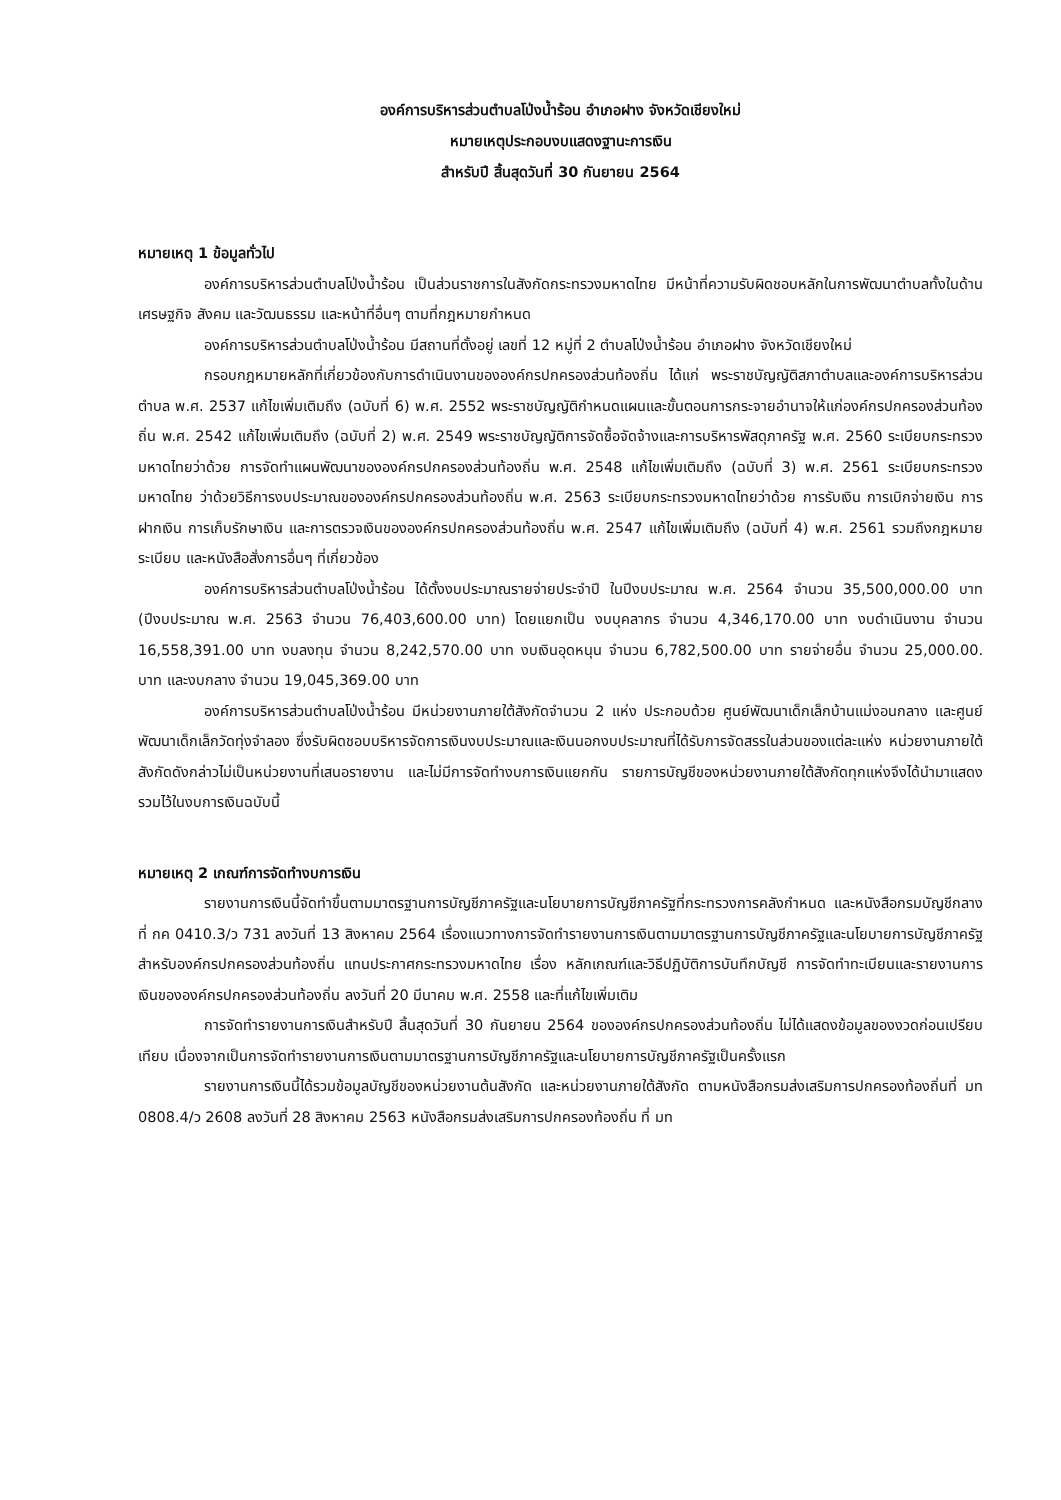องค์การบริหารส่วนตำบลโป่งน้ำร้อน อำเภอฝาง จังหวัดเชียงใหม่
หมายเหตุประกอบงบแสดงฐานะการเงิน
สำหรับปี สิ้นสุดวันที่ 30 กันยายน 2564
หมายเหตุ 1 ข้อมูลทั่วไป
องค์การบริหารส่วนตำบลโป่งน้ำร้อน เป็นส่วนราชการในสังกัดกระทรวงมหาดไทย มีหน้าที่ความรับผิดชอบหลักในการพัฒนาตำบลทั้งในด้านเศรษฐกิจ สังคม และวัฒนธรรม และหน้าที่อื่นๆ ตามที่กฎหมายกำหนด
องค์การบริหารส่วนตำบลโป่งน้ำร้อน มีสถานที่ตั้งอยู่ เลขที่ 12 หมู่ที่ 2 ตำบลโป่งน้ำร้อน อำเภอฝาง จังหวัดเชียงใหม่
กรอบกฎหมายหลักที่เกี่ยวข้องกับการดำเนินงานขององค์กรปกครองส่วนท้องถิ่น ได้แก่ พระราชบัญญัติสภาตำบลและองค์การบริหารส่วนตำบล พ.ศ. 2537 แก้ไขเพิ่มเติมถึง (ฉบับที่ 6) พ.ศ. 2552 พระราชบัญญัติกำหนดแผนและขั้นตอนการกระจายอำนาจให้แก่องค์กรปกครองส่วนท้องถิ่น พ.ศ. 2542 แก้ไขเพิ่มเติมถึง (ฉบับที่ 2) พ.ศ. 2549 พระราชบัญญัติการจัดซื้อจัดจ้างและการบริหารพัสดุภาครัฐ พ.ศ. 2560 ระเบียบกระทรวงมหาดไทยว่าด้วย การจัดทำแผนพัฒนาขององค์กรปกครองส่วนท้องถิ่น พ.ศ. 2548 แก้ไขเพิ่มเติมถึง (ฉบับที่ 3) พ.ศ. 2561 ระเบียบกระทรวงมหาดไทย ว่าด้วยวิธีการงบประมาณขององค์กรปกครองส่วนท้องถิ่น พ.ศ. 2563 ระเบียบกระทรวงมหาดไทยว่าด้วย การรับเงิน การเบิกจ่ายเงิน การฝากเงิน การเก็บรักษาเงิน และการตรวจเงินขององค์กรปกครองส่วนท้องถิ่น พ.ศ. 2547 แก้ไขเพิ่มเติมถึง (ฉบับที่ 4) พ.ศ. 2561 รวมถึงกฎหมาย ระเบียบ และหนังสือสั่งการอื่นๆ ที่เกี่ยวข้อง
องค์การบริหารส่วนตำบลโป่งน้ำร้อน ได้ตั้งงบประมาณรายจ่ายประจำปี ในปีงบประมาณ พ.ศ. 2564 จำนวน 35,500,000.00 บาท (ปีงบประมาณ พ.ศ. 2563 จำนวน 76,403,600.00 บาท) โดยแยกเป็น งบบุคลากร จำนวน 4,346,170.00 บาท งบดำเนินงาน จำนวน 16,558,391.00 บาท งบลงทุน จำนวน 8,242,570.00 บาท งบเงินอุดหนุน จำนวน 6,782,500.00 บาท รายจ่ายอื่น จำนวน 25,000.00. บาท และงบกลาง จำนวน 19,045,369.00 บาท
องค์การบริหารส่วนตำบลโป่งน้ำร้อน มีหน่วยงานภายใต้สังกัดจำนวน 2 แห่ง ประกอบด้วย ศูนย์พัฒนาเด็กเล็กบ้านแม่งอนกลาง และศูนย์พัฒนาเด็กเล็กวัดทุ่งจำลอง ซึ่งรับผิดชอบบริหารจัดการเงินงบประมาณและเงินนอกงบประมาณที่ได้รับการจัดสรรในส่วนของแต่ละแห่ง หน่วยงานภายใต้สังกัดดังกล่าวไม่เป็นหน่วยงานที่เสนอรายงาน และไม่มีการจัดทำงบการเงินแยกกัน รายการบัญชีของหน่วยงานภายใต้สังกัดทุกแห่งจึงได้นำมาแสดงรวมไว้ในงบการเงินฉบับนี้
หมายเหตุ 2 เกณฑ์การจัดทำงบการเงิน
รายงานการเงินนี้จัดทำขึ้นตามมาตรฐานการบัญชีภาครัฐและนโยบายการบัญชีภาครัฐที่กระทรวงการคลังกำหนด และหนังสือกรมบัญชีกลาง ที่ กค 0410.3/ว 731 ลงวันที่ 13 สิงหาคม 2564 เรื่องแนวทางการจัดทำรายงานการเงินตามมาตรฐานการบัญชีภาครัฐและนโยบายการบัญชีภาครัฐสำหรับองค์กรปกครองส่วนท้องถิ่น แทนประกาศกระทรวงมหาดไทย เรื่อง หลักเกณฑ์และวิธีปฏิบัติการบันทึกบัญชี การจัดทำทะเบียนและรายงานการเงินขององค์กรปกครองส่วนท้องถิ่น ลงวันที่ 20 มีนาคม พ.ศ. 2558 และที่แก้ไขเพิ่มเติม
การจัดทำรายงานการเงินสำหรับปี สิ้นสุดวันที่ 30 กันยายน 2564 ขององค์กรปกครองส่วนท้องถิ่น ไม่ได้แสดงข้อมูลของงวดก่อนเปรียบเทียบ เนื่องจากเป็นการจัดทำรายงานการเงินตามมาตรฐานการบัญชีภาครัฐและนโยบายการบัญชีภาครัฐเป็นครั้งแรก
รายงานการเงินนี้ได้รวมข้อมูลบัญชีของหน่วยงานต้นสังกัด และหน่วยงานภายใต้สังกัด ตามหนังสือกรมส่งเสริมการปกครองท้องถิ่นที่ มท 0808.4/ว 2608 ลงวันที่ 28 สิงหาคม 2563 หนังสือกรมส่งเสริมการปกครองท้องถิ่น ที่ มท